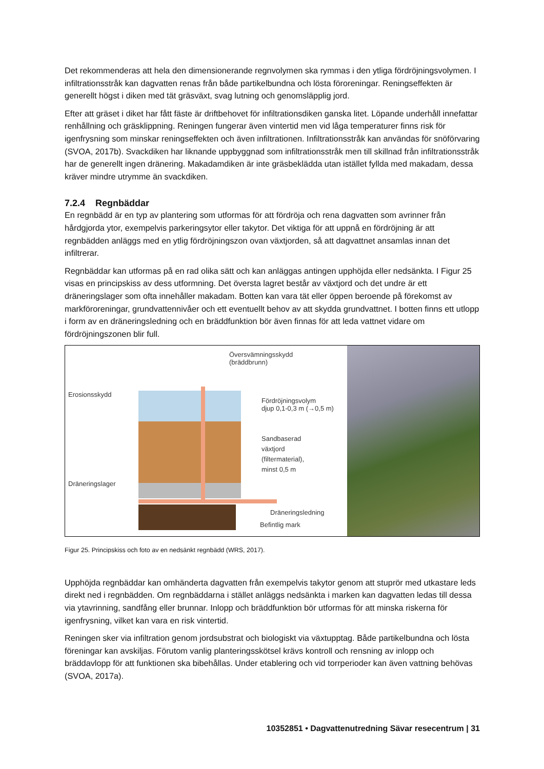Det rekommenderas att hela den dimensionerande regnvolymen ska rymmas i den ytliga fördröjningsvolymen. I infiltrationsstråk kan dagvatten renas från både partikelbundna och lösta föroreningar. Reningseffekten är generellt högst i diken med tät gräsväxt, svag lutning och genomsläpplig jord.
Efter att gräset i diket har fått fäste är driftbehovet för infiltrationsdiken ganska litet. Löpande underhåll innefattar renhållning och gräsklippning. Reningen fungerar även vintertid men vid låga temperaturer finns risk för igenfrysning som minskar reningseffekten och även infiltrationen. Infiltrationsstråk kan användas för snöförvaring (SVOA, 2017b). Svackdiken har liknande uppbyggnad som infiltrationsstråk men till skillnad från infiltrationsstråk har de generellt ingen dränering. Makadamdiken är inte gräsbeklädda utan istället fyllda med makadam, dessa kräver mindre utrymme än svackdiken.
7.2.4 Regnbäddar
En regnbädd är en typ av plantering som utformas för att fördröja och rena dagvatten som avrinner från hårdgjorda ytor, exempelvis parkeringsytor eller takytor. Det viktiga för att uppnå en fördröjning är att regnbädden anläggs med en ytlig fördröjningszon ovan växtjorden, så att dagvattnet ansamlas innan det infiltrerar.
Regnbäddar kan utformas på en rad olika sätt och kan anläggas antingen upphöjda eller nedsänkta. I Figur 25 visas en principskiss av dess utformning. Det översta lagret består av växtjord och det undre är ett dräneringslager som ofta innehåller makadam. Botten kan vara tät eller öppen beroende på förekomst av markföroreningar, grundvattennivåer och ett eventuellt behov av att skydda grundvattnet. I botten finns ett utlopp i form av en dräneringsledning och en bräddfunktion bör även finnas för att leda vattnet vidare om fördröjningszonen blir full.
Översvämningsskydd
(bräddbrunn)
Erosionsskydd
Fördröjningsvolym
djup 0,1-0,3 m (→0,5 m)
Sandbaserad
växtjord
(filtermaterial),
minst 0,5 m
Dräneringslager
Dräneringsledning
Befintlig mark
Figur 25. Principskiss och foto av en nedsänkt regnbädd (WRS, 2017).
Upphöjda regnbäddar kan omhänderta dagvatten från exempelvis takytor genom att stuprör med utkastare leds direkt ned i regnbädden. Om regnbäddarna i stället anläggs nedsänkta i marken kan dagvatten ledas till dessa via ytavrinning, sandfång eller brunnar. Inlopp och bräddfunktion bör utformas för att minska riskerna för igenfrysning, vilket kan vara en risk vintertid.
Reningen sker via infiltration genom jordsubstrat och biologiskt via växtupptag. Både partikelbundna och lösta föreningar kan avskiljas. Förutom vanlig planteringsskötsel krävs kontroll och rensning av inlopp och bräddavlopp för att funktionen ska bibehållas. Under etablering och vid torrperioder kan även vattning behövas (SVOA, 2017a).
10352851 • Dagvattenutredning Sävar resecentrum | 31